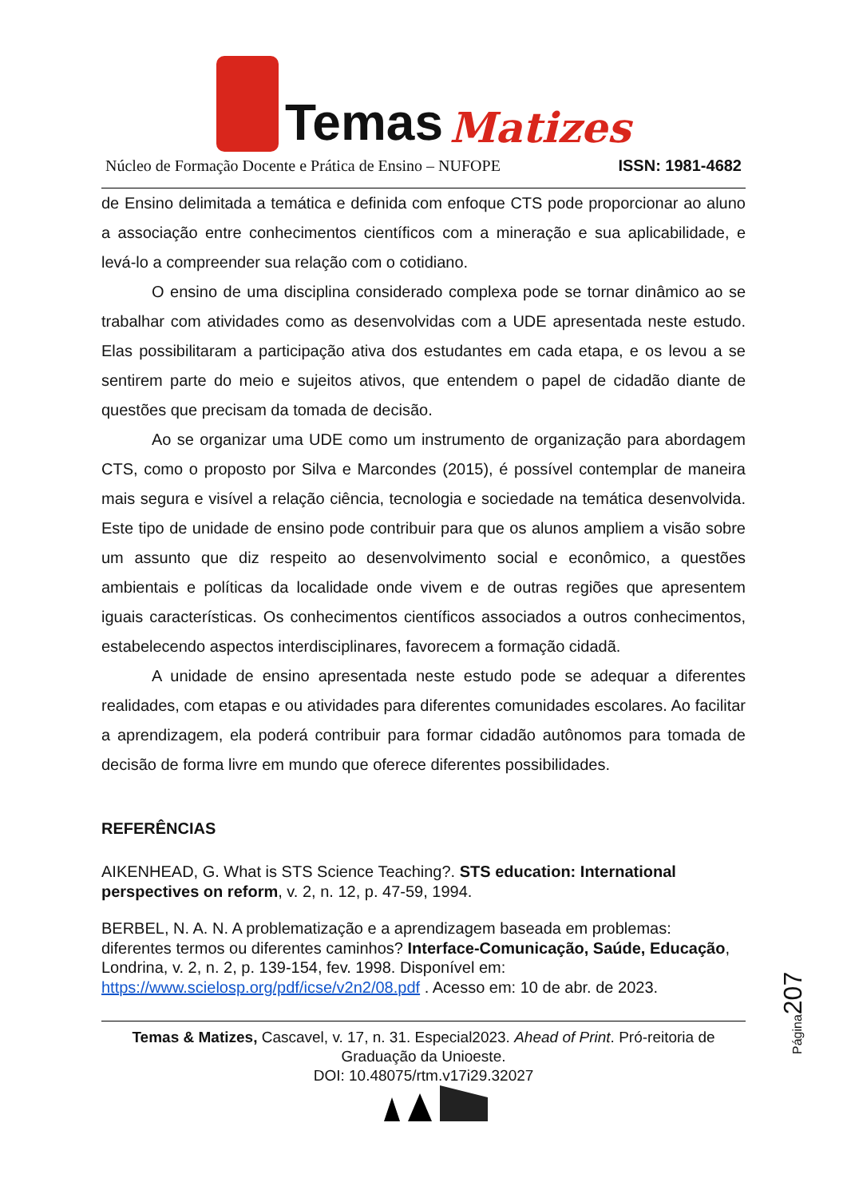Temas Matizes
Núcleo de Formação Docente e Prática de Ensino – NUFOPE ISSN: 1981-4682
de Ensino delimitada a temática e definida com enfoque CTS pode proporcionar ao aluno a associação entre conhecimentos científicos com a mineração e sua aplicabilidade, e levá-lo a compreender sua relação com o cotidiano.
O ensino de uma disciplina considerado complexa pode se tornar dinâmico ao se trabalhar com atividades como as desenvolvidas com a UDE apresentada neste estudo. Elas possibilitaram a participação ativa dos estudantes em cada etapa, e os levou a se sentirem parte do meio e sujeitos ativos, que entendem o papel de cidadão diante de questões que precisam da tomada de decisão.
Ao se organizar uma UDE como um instrumento de organização para abordagem CTS, como o proposto por Silva e Marcondes (2015), é possível contemplar de maneira mais segura e visível a relação ciência, tecnologia e sociedade na temática desenvolvida. Este tipo de unidade de ensino pode contribuir para que os alunos ampliem a visão sobre um assunto que diz respeito ao desenvolvimento social e econômico, a questões ambientais e políticas da localidade onde vivem e de outras regiões que apresentem iguais características. Os conhecimentos científicos associados a outros conhecimentos, estabelecendo aspectos interdisciplinares, favorecem a formação cidadã.
A unidade de ensino apresentada neste estudo pode se adequar a diferentes realidades, com etapas e ou atividades para diferentes comunidades escolares. Ao facilitar a aprendizagem, ela poderá contribuir para formar cidadão autônomos para tomada de decisão de forma livre em mundo que oferece diferentes possibilidades.
REFERÊNCIAS
AIKENHEAD, G. What is STS Science Teaching?. STS education: International perspectives on reform, v. 2, n. 12, p. 47-59, 1994.
BERBEL, N. A. N. A problematização e a aprendizagem baseada em problemas: diferentes termos ou diferentes caminhos? Interface-Comunicação, Saúde, Educação, Londrina, v. 2, n. 2, p. 139-154, fev. 1998. Disponível em: https://www.scielosp.org/pdf/icse/v2n2/08.pdf . Acesso em: 10 de abr. de 2023.
Temas & Matizes, Cascavel, v. 17, n. 31. Especial2023. Ahead of Print. Pró-reitoria de Graduação da Unioeste.
DOI: 10.48075/rtm.v17i29.32027
Página207